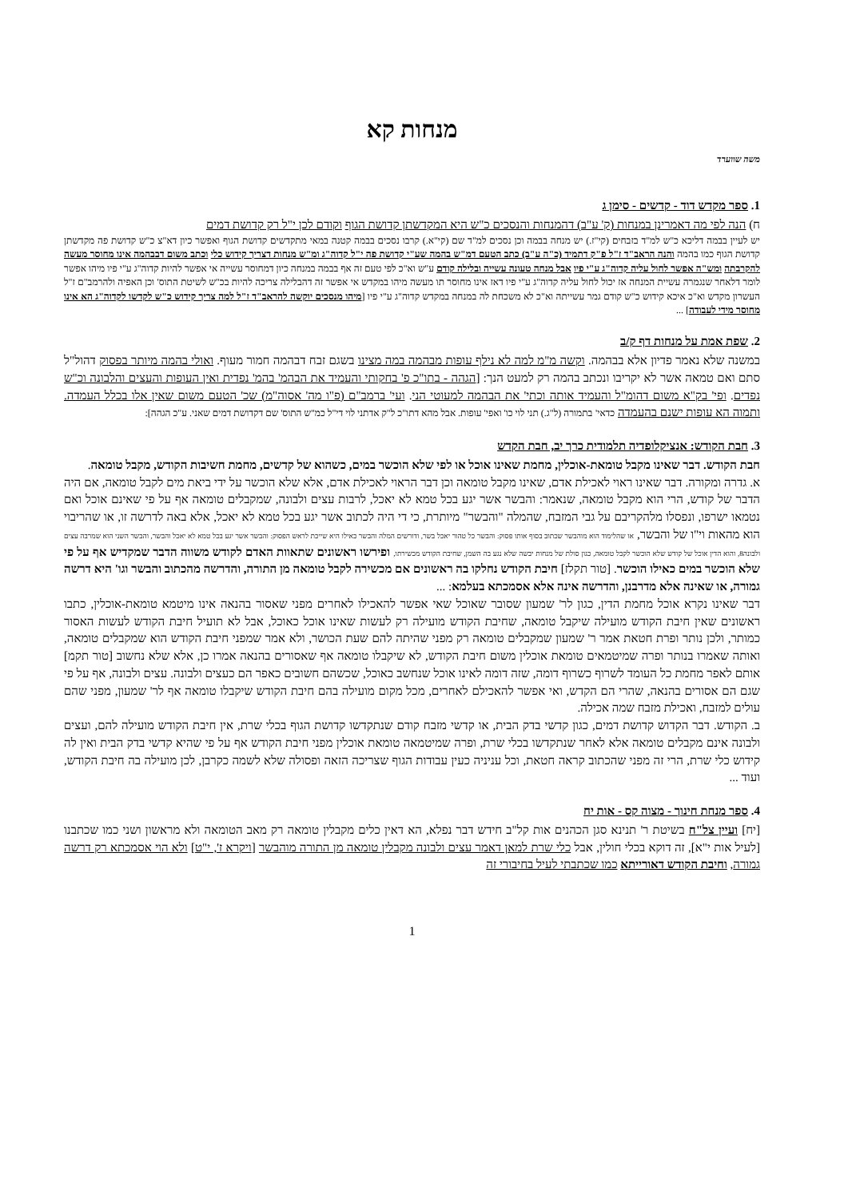מנחות קא
משה שווערד
1. ספר מקדש דוד - קדשים - סימן ג
ח) הנה לפי מה דאמרינן במנחות (ק' ע"ב) דהמנחות והנסכים כ"ש היא המקדשתן קדושת הגוף וקודם לכן י"ל רק קדושת דמים
יש לעיין בבמה דליכא כ"ש למ"ד בזבחים (קי"ז.) יש מנחה בבמה וכן נסכים למ"ד שם (קי"א.) קרבו נסכים בבמה קטנה במאי מתקדשים קדושת הגוף ואפשר כיון דא"צ כ"ש קדושת פה מקדשתן קדושת הגוף כמו בהמה והנה הראב"ד ז"ל פ"ק דתמיד (כ"ה ע"ב) כתב הטעם דמ"ש בהמה שע"י קדושת פה י"ל קדוה"ג ומ"ש מנחות דצריך קידוש כלי וכתב משום דבבהמה אינו מחוסר מעשה להקרבתה ומש"ה אפשר לחול עליה קדוה"ג ע"י פיו אבל מנחה טעונה עשייה ובלילה קודם ע"ש וא"כ לפי טעם זה אף בבמה במנחה כיון דמחוסר עשייה אי אפשר להיות קדוה"ג ע"י פיו מיהו אפשר לומר דלאחר שנגמרה עשיית המנחה אז יכול לחול עליה קדוה"ג ע"י פיו דאז אינו מחוסר תו מעשה מיהו במקדש אי אפשר זה דהבלילה צריכה להיות בכ"ש לשיטת התוס' וכן האפיה ולהרמב"ם ז"ל העשרון מקדש וא"כ איכא קידוש כ"ש קודם גמר עשייתה וא"כ לא משכחת לה במנחה במקדש קדוה"ג ע"י פיו [מיהו מנסכים יוקשה להראב"ד ז"ל למה צריך קידוש כ"ש לקדשו לקדוה"ג הא אינו מחוסר מידי לעבודה] ...
2. שפת אמת על מנחות דף ק/ב
במשנה שלא נאמר פדיון אלא בבהמה. וקשה מ"מ למה לא נילף עופות מבהמה במה מצינו בשגם זבח דבהמה חמור מעוף. ואולי בהמה מיותר בפסוק דהול"ל סתם ואם טמאה אשר לא יקריבו ונכתב בהמה רק למעט הנך: [הגהה - בתו"כ פ' בחקותי והעמיד את הבהמ' בהמ' נפדית ואין העופות והעצים והלבונה וכ"ש נפדים. ופי' בק"א משום דהומ"ל והעמיד אותה וכתי' את הבהמה למעוטי הני. ועי' ברמב"ם (פ"ו מה' אסוה"מ) שכ' הטעם משום שאין אלו בכלל העמדה. ותמוה הא עופות ישנם בהעמדה כדאי' בתמורה (ל"ג.) תני לוי כו' ואפי' עופות. אבל מהא דתו"כ ל"ק אדתני לוי די"ל כמ"ש התוס' שם דקדושת דמים שאני. ע"כ הגהה]:
3. חבת הקודש: אנציקלופדיה תלמודית כרך יב, חבת הקדש
חבת הקודש. דבר שאינו מקבל טומאת-אוכלין, מחמת שאינו אוכל או לפי שלא הוכשר במים, כשהוא של קדשים, מחמת חשיבות הקודש, מקבל טומאה.
א. גדרה ומקורה. דבר שאינו ראוי לאכילת אדם, שאינו מקבל טומאה וכן דבר הראוי לאכילת אדם, אלא שלא הוכשר על ידי ביאת מים לקבל טומאה, אם היה הדבר של קודש, הרי הוא מקבל טומאה, שנאמר: והבשר אשר יגע בכל טמא לא יאכל, לרבות עצים ולבונה, שמקבלים טומאה אף על פי שאינם אוכל ואם נטמאו ישרפו, ונפסלו מלהקריבם על גבי המזבח, שהמלה "והבשר" מיותרת, כי די היה לכתוב אשר יגע בכל טמא לא יאכל, אלא באה לדרשה זו, או שהריבוי הוא מהאות וי"ו של והבשר, או שהלימוד הוא מוהבשר שכתוב בסוף אותו פסוק: והבשר כל טהור יאכל בשר, ודורשים המלה והבשר כאילו היא שייכת לראש הפסוק: והבשר אשר יגע בכל טמא לא יאכל והבשר, והבשר השני הוא שמרבה עצים ולבונה8, והוא הדין אוכל של קודש שלא הוכשר לקבל טומאה, כגון סולת של מנחות יבשה שלא נגע בה השמן, שחיבת הקודש מכשירתו, ופירשו ראשונים שתאוות האדם לקודש משווה הדבר שמקדיש אף על פי שלא הוכשר במים כאילו הוכשר. [טור תקלז] חיבת הקודש נחלקו בה ראשונים אם מכשירה לקבל טומאה מן התורה, והדרשה מהכתוב והבשר וגו' היא דרשה גמורה, או שאינה אלא מדרבנן, והדרשה אינה אלא אסמכתא בעלמא: ...
דבר שאינו נקרא אוכל מחמת הדין, כגון לר' שמעון שסובר שאוכל שאי אפשר להאכילו לאחרים מפני שאסור בהנאה אינו מיטמא טומאת-אוכלין, כתבו ראשונים שאין חיבת הקודש מועילה שיקבל טומאה, שחיבת הקודש מועילה רק לעשות שאינו אוכל כאוכל, אבל לא תועיל חיבת הקודש לעשות האסור כמותר, ולכן נותר ופרת חטאת אמר ר' שמעון שמקבלים טומאה רק מפני שהיתה להם שעת הכושר, ולא אמר שמפני חיבת הקודש הוא שמקבלים טומאה, ואותה שאמרו בנותר ופרה שמיטמאים טומאת אוכלין משום חיבת הקודש, לא שיקבלו טומאה אף שאסורים בהנאה אמרו כן, אלא שלא נחשוב [טור תקמ] אותם לאפר מחמת כל העומד לשרוף כשרוף דומה, שזה דומה לאינו אוכל שנחשב כאוכל, שכשהם חשובים כאפר הם כעצים ולבונה. עצים ולבונה, אף על פי שגם הם אסורים בהנאה, שהרי הם הקדש, ואי אפשר להאכילם לאחרים, מכל מקום מועילה בהם חיבת הקודש שיקבלו טומאה אף לר' שמעון, מפני שהם עולים למזבח, ואכילת מזבח שמה אכילה.
ב. הקודש. דבר הקדוש קדושת דמים, כגון קדשי בדק הבית, או קדשי מזבח קודם שנתקדשו קדושת הגוף בכלי שרת, אין חיבת הקודש מועילה להם, ועצים ולבונה אינם מקבלים טומאה אלא לאחר שנתקדשו בכלי שרת, ופרה שמיטמאה טומאת אוכלין מפני חיבת הקודש אף על פי שהיא קדשי בדק הבית ואין לה קידוש כלי שרת, הרי זה מפני שהכתוב קראה חטאת, וכל עניניה כעין עבודות הגוף שצריכה הזאה ופסולה שלא לשמה כקרבן, לכן מועילה בה חיבת הקודש, ועוד ...
4. ספר מנחת חינוך - מצוה קס - אות יח
[יח] ועיין צל"ח בשיטת ר' תנינא סגן הכהנים אות קל"ב חידש דבר נפלא, הא דאין כלים מקבלין טומאה רק מאב הטומאה ולא מראשון ושני כמו שכתבנו [לעיל אות י"א], זה דוקא בכלי חולין, אבל כלי שרת למאן דאמר עצים ולבונה מקבלין טומאה מן התורה מוהבשר [ויקרא ז', י"ט] ולא הוי אסמכתא רק דרשה גמורה, וחיבת הקודש דאורייתא כמו שכתבתי לעיל בחיבורי זה
1